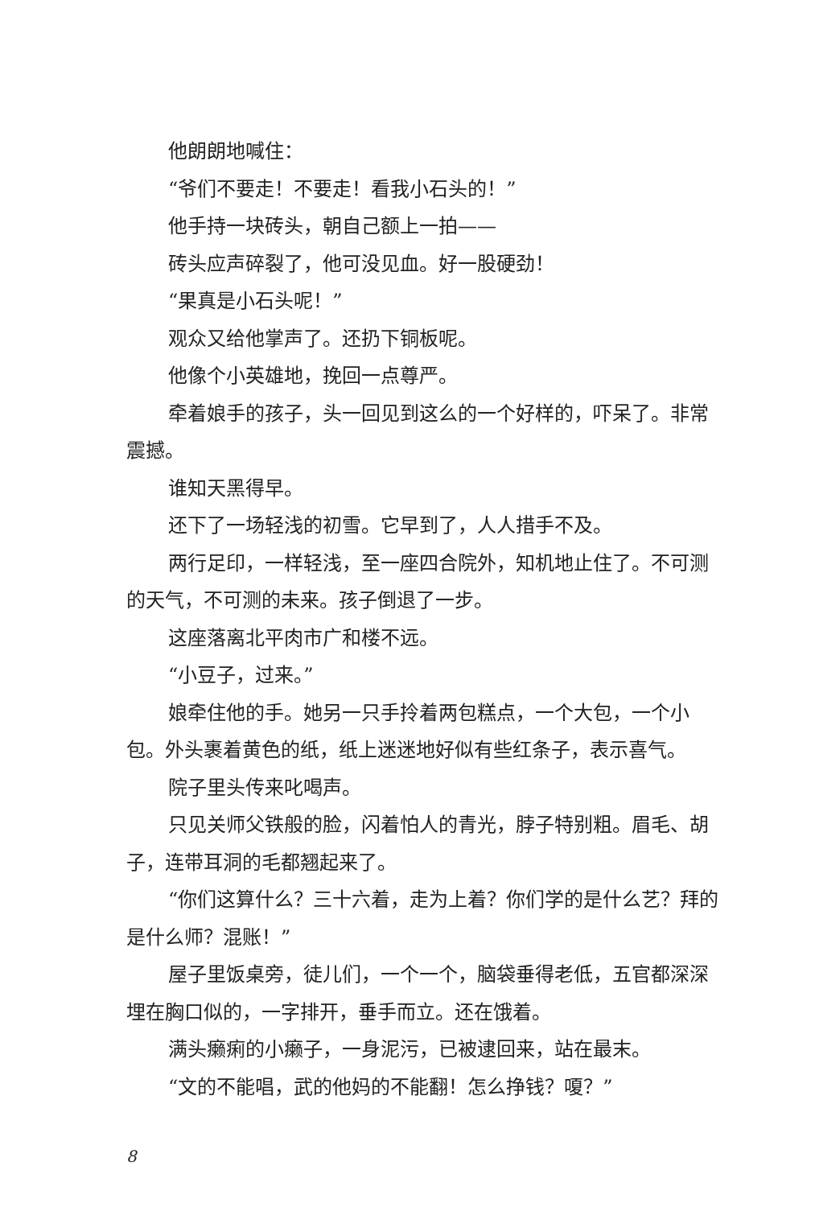他朗朗地喊住：
“爷们不要走！不要走！看我小石头的！”
他手持一块砖头，朝自己额上一拍——
砖头应声碎裂了，他可没见血。好一股硬劲！
“果真是小石头呢！”
观众又给他掌声了。还扔下铜板呢。
他像个小英雄地，挽回一点尊严。
牵着娘手的孩子，头一回见到这么的一个好样的，吓呆了。非常震撼。
谁知天黑得早。
还下了一场轻浅的初雪。它早到了，人人措手不及。
两行足印，一样轻浅，至一座四合院外，知机地止住了。不可测的天气，不可测的未来。孩子倒退了一步。
这座落离北平肉市广和楼不远。
“小豆子，过来。”
娘牵住他的手。她另一只手拎着两包糕点，一个大包，一个小包。外头裹着黄色的纸，纸上迷迷地好似有些红条子，表示喜气。
院子里头传来叱喝声。
只见关师父铁般的脸，闪着怕人的青光，脖子特别粗。眉毛、胡子，连带耳洞的毛都翘起来了。
“你们这算什么？三十六着，走为上着？你们学的是什么艺？拜的是什么师？混账！”
屋子里饭桌旁，徒儿们，一个一个，脑袋垂得老低，五官都深深埋在胸口似的，一字排开，垂手而立。还在饿着。
满头癞痢的小癞子，一身泥污，已被逮回来，站在最末。
“文的不能唱，武的他妈的不能翻！怎么挣钱？嗄？”
8